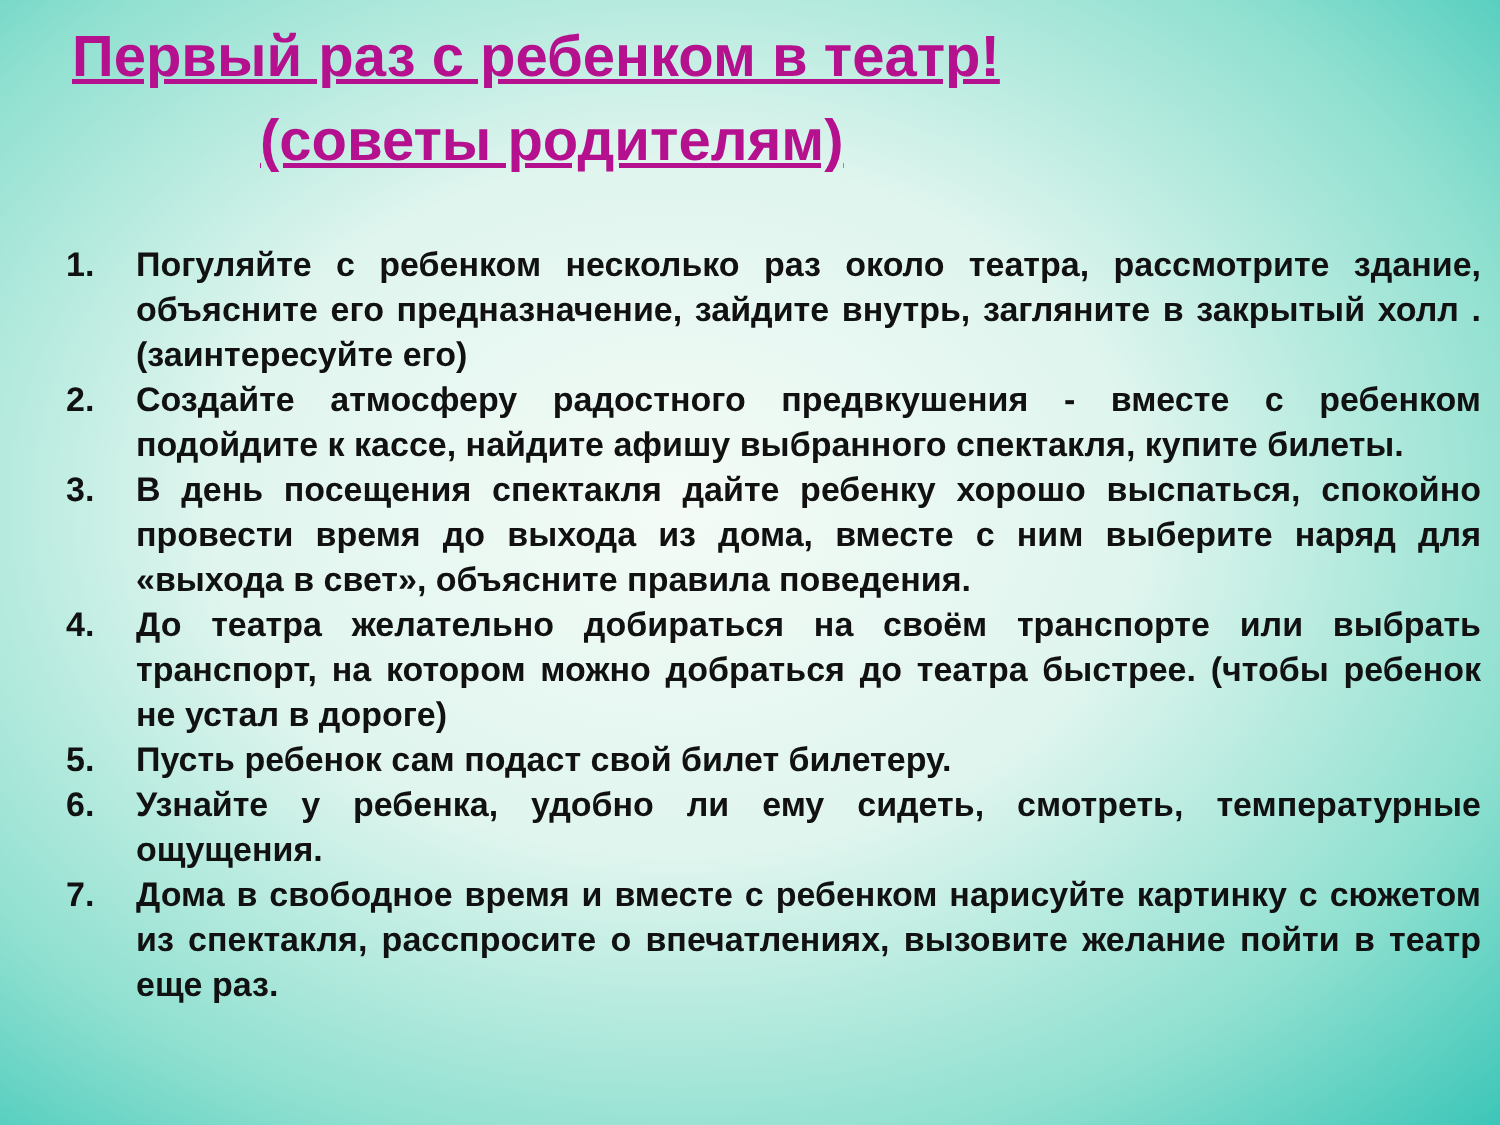Первый раз с ребенком в театр!
(советы родителям)
1. Погуляйте с ребенком несколько раз около театра, рассмотрите здание, объясните его предназначение, зайдите внутрь, загляните в закрытый холл .(заинтересуйте его)
2. Создайте атмосферу радостного предвкушения - вместе с ребенком подойдите к кассе, найдите афишу выбранного спектакля, купите билеты.
3. В день посещения спектакля дайте ребенку хорошо выспаться, спокойно провести время до выхода из дома, вместе с ним выберите наряд для «выхода в свет», объясните правила поведения.
4. До театра желательно добираться на своём транспорте или выбрать транспорт, на котором можно добраться до театра быстрее. (чтобы ребенок не устал в дороге)
5. Пусть ребенок сам подаст свой билет билетеру.
6. Узнайте у ребенка, удобно ли ему сидеть, смотреть, температурные ощущения.
7. Дома в свободное время и вместе с ребенком нарисуйте картинку с сюжетом из спектакля, расспросите о впечатлениях, вызовите желание пойти в театр еще раз.